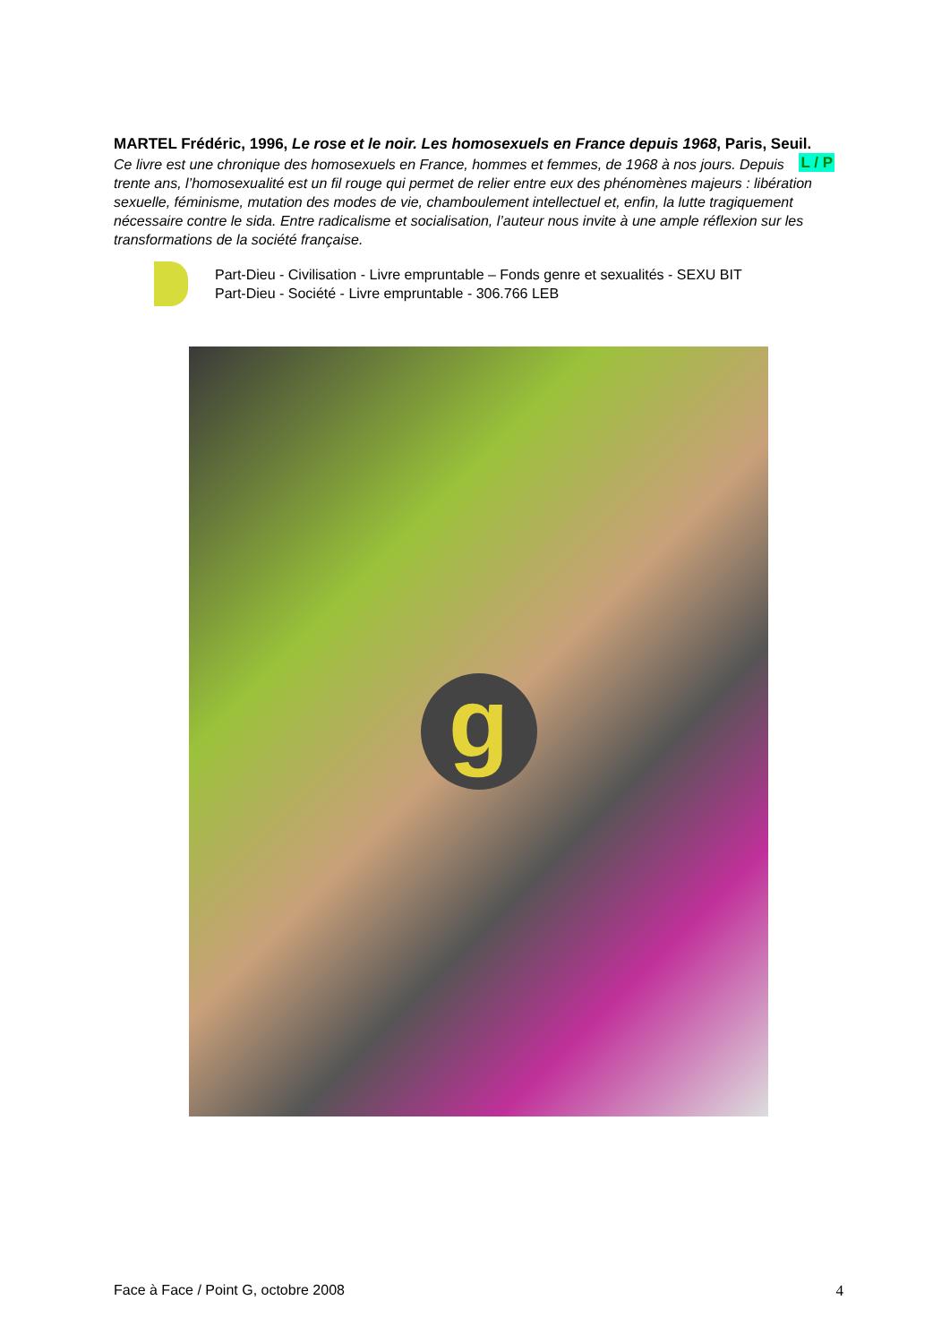MARTEL Frédéric, 1996, Le rose et le noir. Les homosexuels en France depuis 1968, Paris, Seuil. L / P
Ce livre est une chronique des homosexuels en France, hommes et femmes, de 1968 à nos jours. Depuis trente ans, l’homosexualité est un fil rouge qui permet de relier entre eux des phénomènes majeurs : libération sexuelle, féminisme, mutation des modes de vie, chamboulement intellectuel et, enfin, la lutte tragiquement nécessaire contre le sida. Entre radicalisme et socialisation, l’auteur nous invite à une ample réflexion sur les transformations de la société française.
Part-Dieu - Civilisation - Livre empruntable – Fonds genre et sexualités - SEXU BIT
Part-Dieu - Société - Livre empruntable - 306.766 LEB
g
Face à Face / Point G, octobre 2008 4